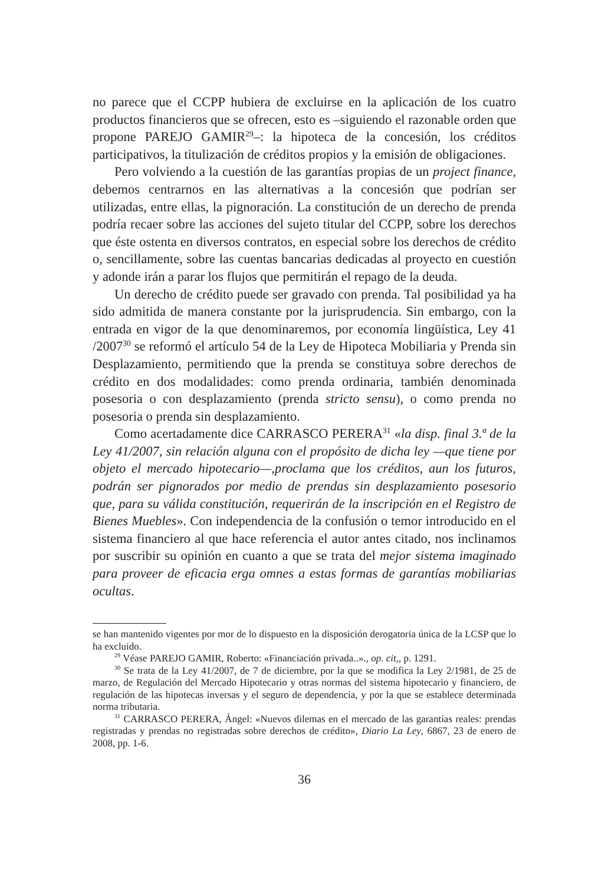no parece que el CCPP hubiera de excluirse en la aplicación de los cuatro productos financieros que se ofrecen, esto es –siguiendo el razonable orden que propone PAREJO GAMIR<sup>29</sup>–: la hipoteca de la concesión, los créditos participativos, la titulización de créditos propios y la emisión de obligaciones.
Pero volviendo a la cuestión de las garantías propias de un project finance, debemos centrarnos en las alternativas a la concesión que podrían ser utilizadas, entre ellas, la pignoración. La constitución de un derecho de prenda podría recaer sobre las acciones del sujeto titular del CCPP, sobre los derechos que éste ostenta en diversos contratos, en especial sobre los derechos de crédito o, sencillamente, sobre las cuentas bancarias dedicadas al proyecto en cuestión y adonde irán a parar los flujos que permitirán el repago de la deuda.
Un derecho de crédito puede ser gravado con prenda. Tal posibilidad ya ha sido admitida de manera constante por la jurisprudencia. Sin embargo, con la entrada en vigor de la que denominaremos, por economía lingüística, Ley 41 /2007<sup>30</sup> se reformó el artículo 54 de la Ley de Hipoteca Mobiliaria y Prenda sin Desplazamiento, permitiendo que la prenda se constituya sobre derechos de crédito en dos modalidades: como prenda ordinaria, también denominada posesoria o con desplazamiento (prenda stricto sensu), o como prenda no posesoria o prenda sin desplazamiento.
Como acertadamente dice CARRASCO PERERA<sup>31</sup> «la disp. final 3.ª de la Ley 41/2007, sin relación alguna con el propósito de dicha ley —que tiene por objeto el mercado hipotecario—,proclama que los créditos, aun los futuros, podrán ser pignorados por medio de prendas sin desplazamiento posesorio que, para su válida constitución, requerirán de la inscripción en el Registro de Bienes Muebles». Con independencia de la confusión o temor introducido en el sistema financiero al que hace referencia el autor antes citado, nos inclinamos por suscribir su opinión en cuanto a que se trata del mejor sistema imaginado para proveer de eficacia erga omnes a estas formas de garantías mobiliarias ocultas.
se han mantenido vigentes por mor de lo dispuesto en la disposición derogatoria única de la LCSP que lo ha excluido.
<sup>29</sup> Véase PAREJO GAMIR, Roberto: «Financiación privada..»., op. cit,, p. 1291.
<sup>30</sup> Se trata de la Ley 41/2007, de 7 de diciembre, por la que se modifica la Ley 2/1981, de 25 de marzo, de Regulación del Mercado Hipotecario y otras normas del sistema hipotecario y financiero, de regulación de las hipotecas inversas y el seguro de dependencia, y por la que se establece determinada norma tributaria.
<sup>31</sup> CARRASCO PERERA, Ángel: «Nuevos dilemas en el mercado de las garantías reales: prendas registradas y prendas no registradas sobre derechos de crédito», Diario La Ley, 6867, 23 de enero de 2008, pp. 1-6.
36